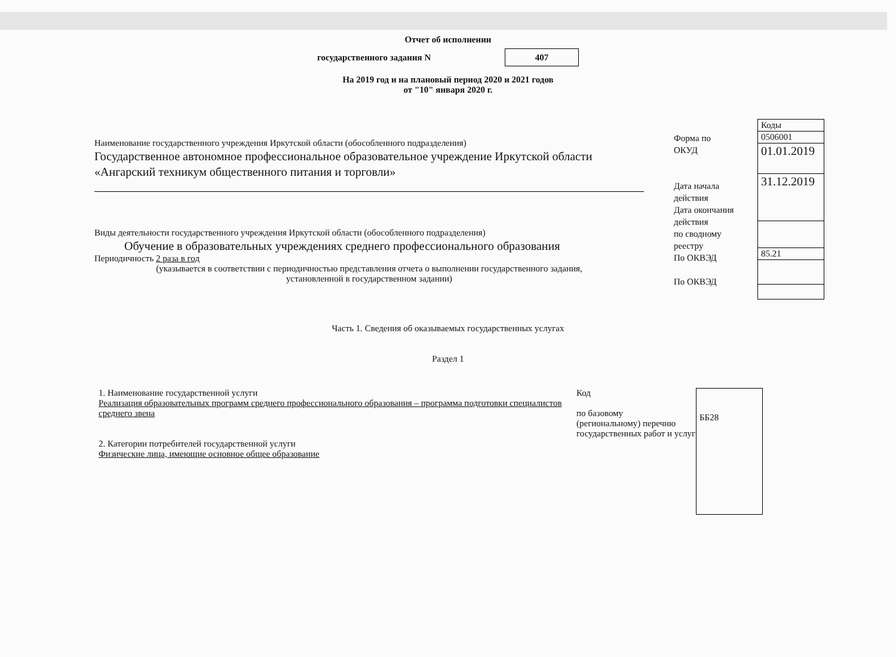Отчет об исполнении
государственного задания N 407
На 2019 год и на плановый период 2020 и 2021 годов
от "10" января 2020 г.
Наименование государственного учреждения Иркутской области (обособленного подразделения)
Государственное автономное профессиональное образовательное учреждение Иркутской области «Ангарский техникум общественного питания и торговли»
Виды деятельности государственного учреждения Иркутской области (обособленного подразделения)
Обучение в образовательных учреждениях среднего профессионального образования
Периодичность 2 раза в год
(указывается в соответствии с периодичностью представления отчета о выполнении государственного задания,
установленной в государственном задании)
Форма по
ОКУД
Дата начала
действия
Дата окончания
действия
по сводному
реестру
По ОКВЭД
По ОКВЭД
| Коды |
| 0506001 |
| 01.01.2019 |
| 31.12.2019 |
| 85.21 |
Часть 1. Сведения об оказываемых государственных услугах
Раздел 1
1. Наименование государственной услуги
Реализация образовательных программ среднего профессионального образования – программа подготовки специалистов среднего звена
2. Категории потребителей государственной услуги
Физические лица, имеющие основное общее образование
Код
по базовому
(региональному) перечню государственных работ и услуг
ББ28